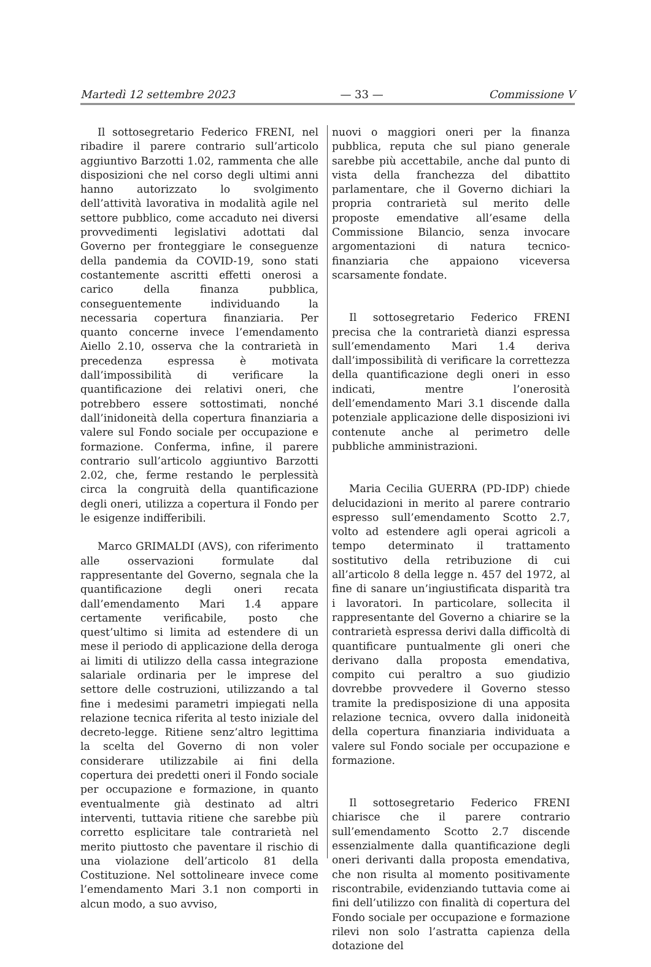Martedì 12 settembre 2023 — 33 — Commissione V
Il sottosegretario Federico FRENI, nel ribadire il parere contrario sull’articolo aggiuntivo Barzotti 1.02, rammenta che alle disposizioni che nel corso degli ultimi anni hanno autorizzato lo svolgimento dell’attività lavorativa in modalità agile nel settore pubblico, come accaduto nei diversi provvedimenti legislativi adottati dal Governo per fronteggiare le conseguenze della pandemia da COVID-19, sono stati costantemente ascritti effetti onerosi a carico della finanza pubblica, conseguentemente individuando la necessaria copertura finanziaria. Per quanto concerne invece l’emendamento Aiello 2.10, osserva che la contrarietà in precedenza espressa è motivata dall’impossibilità di verificare la quantificazione dei relativi oneri, che potrebbero essere sottostimati, nonché dall’inidoneità della copertura finanziaria a valere sul Fondo sociale per occupazione e formazione. Conferma, infine, il parere contrario sull’articolo aggiuntivo Barzotti 2.02, che, ferme restando le perplessità circa la congruità della quantificazione degli oneri, utilizza a copertura il Fondo per le esigenze indifferibili.
Marco GRIMALDI (AVS), con riferimento alle osservazioni formulate dal rappresentante del Governo, segnala che la quantificazione degli oneri recata dall’emendamento Mari 1.4 appare certamente verificabile, posto che quest’ultimo si limita ad estendere di un mese il periodo di applicazione della deroga ai limiti di utilizzo della cassa integrazione salariale ordinaria per le imprese del settore delle costruzioni, utilizzando a tal fine i medesimi parametri impiegati nella relazione tecnica riferita al testo iniziale del decreto-legge. Ritiene senz’altro legittima la scelta del Governo di non voler considerare utilizzabile ai fini della copertura dei predetti oneri il Fondo sociale per occupazione e formazione, in quanto eventualmente già destinato ad altri interventi, tuttavia ritiene che sarebbe più corretto esplicitare tale contrarietà nel merito piuttosto che paventare il rischio di una violazione dell’articolo 81 della Costituzione. Nel sottolineare invece come l’emendamento Mari 3.1 non comporti in alcun modo, a suo avviso,
nuovi o maggiori oneri per la finanza pubblica, reputa che sul piano generale sarebbe più accettabile, anche dal punto di vista della franchezza del dibattito parlamentare, che il Governo dichiari la propria contrarietà sul merito delle proposte emendative all’esame della Commissione Bilancio, senza invocare argomentazioni di natura tecnico-finanziaria che appaiono viceversa scarsamente fondate.
Il sottosegretario Federico FRENI precisa che la contrarietà dianzi espressa sull’emendamento Mari 1.4 deriva dall’impossibilità di verificare la correttezza della quantificazione degli oneri in esso indicati, mentre l’onerosità dell’emendamento Mari 3.1 discende dalla potenziale applicazione delle disposizioni ivi contenute anche al perimetro delle pubbliche amministrazioni.
Maria Cecilia GUERRA (PD-IDP) chiede delucidazioni in merito al parere contrario espresso sull’emendamento Scotto 2.7, volto ad estendere agli operai agricoli a tempo determinato il trattamento sostitutivo della retribuzione di cui all’articolo 8 della legge n. 457 del 1972, al fine di sanare un’ingiustificata disparità tra i lavoratori. In particolare, sollecita il rappresentante del Governo a chiarire se la contrarietà espressa derivi dalla difficoltà di quantificare puntualmente gli oneri che derivano dalla proposta emendativa, compito cui peraltro a suo giudizio dovrebbe provvedere il Governo stesso tramite la predisposizione di una apposita relazione tecnica, ovvero dalla inidoneità della copertura finanziaria individuata a valere sul Fondo sociale per occupazione e formazione.
Il sottosegretario Federico FRENI chiarisce che il parere contrario sull’emendamento Scotto 2.7 discende essenzialmente dalla quantificazione degli oneri derivanti dalla proposta emendativa, che non risulta al momento positivamente riscontrabile, evidenziando tuttavia come ai fini dell’utilizzo con finalità di copertura del Fondo sociale per occupazione e formazione rilevi non solo l’astratta capienza della dotazione del